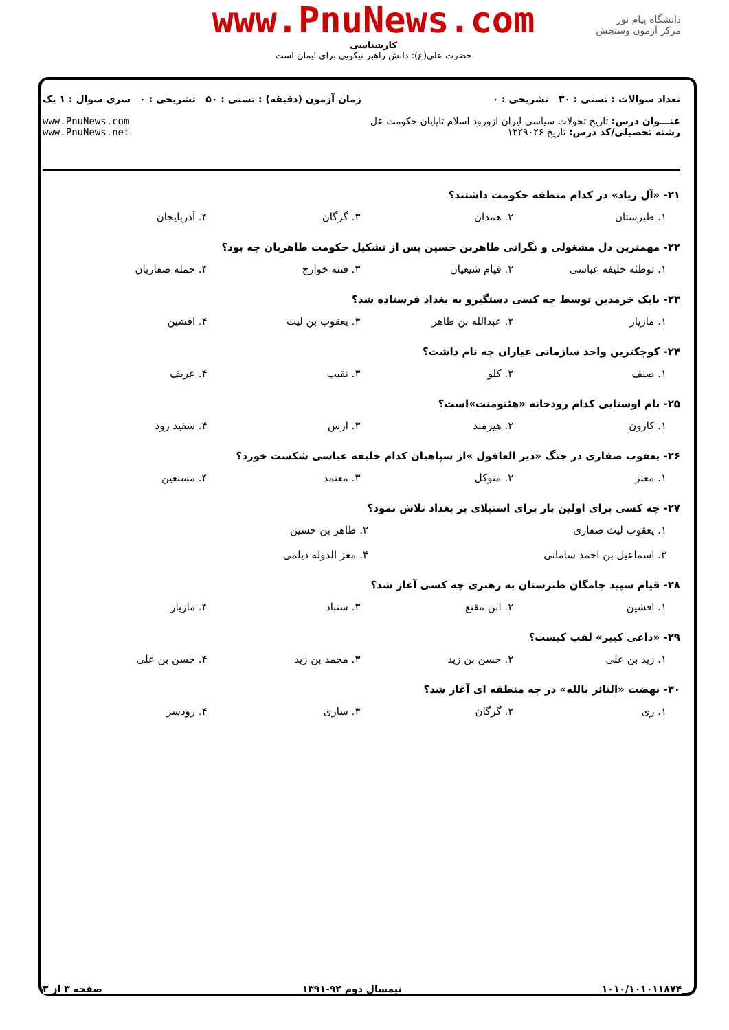دانشگاه پیام نور
مرکز آزمون وسنجش
www.PnuNews.com
کارشناسی
حضرت علی(ع): دانش راهبر نیکویی برای ایمان است
تعداد سوالات : تستی : ۳۰ تشریحی : ۰
عنـــوان درس: تاریخ تحولات سیاسی ایران ازورود اسلام تاپایان حکومت عل
رشته تحصیلی/کد درس: تاریخ ۱۲۲۹۰۲۶
زمان آزمون (دقیقه) : تستی : ۵۰ تشریحی : ۰
سری سوال : ۱ یک
www.PnuNews.com
www.PnuNews.net
۲۱- «آل زیاد» در کدام منطقه حکومت داشتند؟
۱. طبرستان ۲. همدان ۳. گرگان ۴. آذربایجان
۲۲- مهمترین دل مشغولی و نگرانی طاهربن حسین پس از تشکیل حکومت طاهریان چه بود؟
۱. توطئه خلیفه عباسی ۲. قیام شیعیان ۳. فتنه خوارج ۴. حمله صفاریان
۲۳- بابک خرمدین توسط چه کسی دستگیرو به بغداد فرستاده شد؟
۱. مازیار ۲. عبدالله بن طاهر ۳. یعقوب بن لیث ۴. افشین
۲۴- کوچکترین واحد سازمانی عیاران چه نام داشت؟
۱. صنف ۲. کلو ۳. نقیب ۴. عریف
۲۵- نام اوستایی کدام رودخانه «هئتومنت»است؟
۱. کارون ۲. هیرمند ۳. ارس ۴. سفید رود
۲۶- یعقوب صفاری در جنگ «دیر العاقول »از سپاهیان کدام خلیفه عباسی شکست خورد؟
۱. معتز ۲. متوکل ۳. معتمد ۴. مستعین
۲۷- چه کسی برای اولین بار برای استیلای بر بغداد تلاش نمود؟
۱. یعقوب لیث صفاری ۲. طاهر بن حسین
۳. اسماعیل بن احمد سامانی ۴. معز الدوله دیلمی
۲۸- قیام سپید جامگان طبرستان به رهبری چه کسی آغاز شد؟
۱. افشین ۲. ابن مقنع ۳. سنباد ۴. مازیار
۲۹- «داعی کبیر» لقب کیست؟
۱. زید بن علی ۲. حسن بن زید ۳. محمد بن زید ۴. حسن بن علی
۳۰- نهضت «الثائر بالله» در چه منطقه ای آغاز شد؟
۱. ری ۲. گرگان ۳. ساری ۴. رودسر
۱۰۱۰/۱۰۱۰۱۱۸۷۴ نیمسال دوم ۹۲-۱۳۹۱ صفحه ۳ از ۳